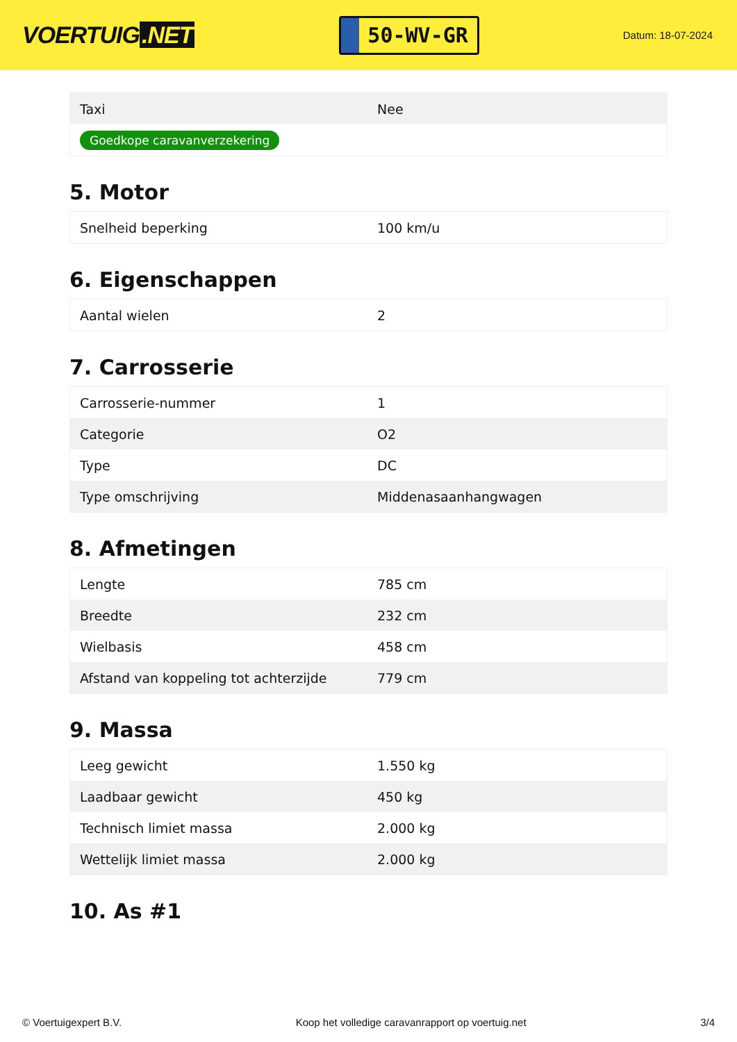VOERTUIG.NET
50-WV-GR
Datum: 18-07-2024
| Taxi | Nee |
| Goedkope caravanverzekering | |
5. Motor
| Snelheid beperking | 100 km/u |
6. Eigenschappen
| Aantal wielen | 2 |
7. Carrosserie
| Carrosserie-nummer | 1 |
| Categorie | O2 |
| Type | DC |
| Type omschrijving | Middenasaanhangwagen |
8. Afmetingen
| Lengte | 785 cm |
| Breedte | 232 cm |
| Wielbasis | 458 cm |
| Afstand van koppeling tot achterzijde | 779 cm |
9. Massa
| Leeg gewicht | 1.550 kg |
| Laadbaar gewicht | 450 kg |
| Technisch limiet massa | 2.000 kg |
| Wettelijk limiet massa | 2.000 kg |
10. As #1
© Voertuigexpert B.V. Koop het volledige caravanrapport op voertuig.net 3/4